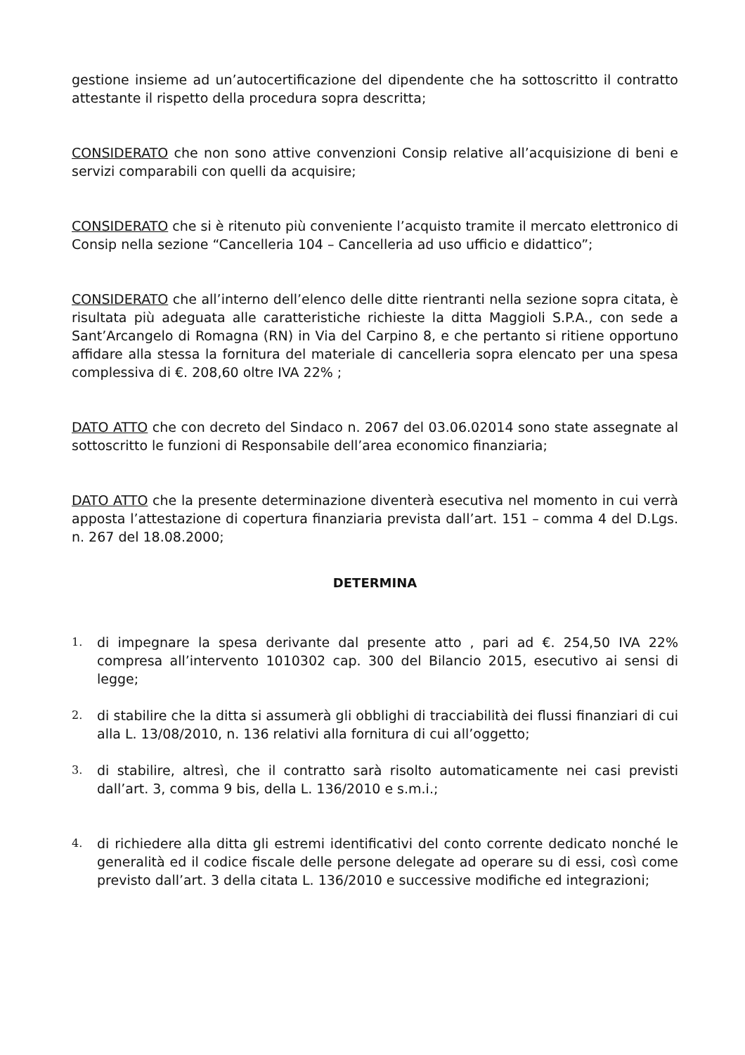gestione insieme ad un’autocertificazione del dipendente che ha sottoscritto il contratto attestante il rispetto della procedura sopra descritta;
CONSIDERATO che non sono attive convenzioni Consip relative all’acquisizione di beni e servizi comparabili con quelli da acquisire;
CONSIDERATO che si è ritenuto più conveniente l’acquisto tramite il mercato elettronico di Consip nella sezione “Cancelleria 104 – Cancelleria ad uso ufficio e didattico”;
CONSIDERATO che all’interno dell’elenco delle ditte rientranti nella sezione sopra citata, è risultata più adeguata alle caratteristiche richieste la ditta Maggioli S.P.A., con sede a Sant’Arcangelo di Romagna (RN) in Via del Carpino 8, e che pertanto si ritiene opportuno affidare alla stessa la fornitura del materiale di cancelleria sopra elencato per una spesa complessiva di €. 208,60 oltre IVA 22% ;
DATO ATTO che con decreto del Sindaco n. 2067 del 03.06.02014 sono state assegnate al sottoscritto le funzioni di Responsabile dell’area economico finanziaria;
DATO ATTO che la presente determinazione diventerà esecutiva nel momento in cui verrà apposta l’attestazione di copertura finanziaria prevista dall’art. 151 – comma 4 del D.Lgs. n. 267 del 18.08.2000;
DETERMINA
1. di impegnare la spesa derivante dal presente atto , pari ad €. 254,50 IVA 22% compresa all’intervento 1010302 cap. 300 del Bilancio 2015, esecutivo ai sensi di legge;
2. di stabilire che la ditta si assumerà gli obblighi di tracciabilità dei flussi finanziari di cui alla L. 13/08/2010, n. 136 relativi alla fornitura di cui all’oggetto;
3. di stabilire, altresì, che il contratto sarà risolto automaticamente nei casi previsti dall’art. 3, comma 9 bis, della L. 136/2010 e s.m.i.;
4. di richiedere alla ditta gli estremi identificativi del conto corrente dedicato nonché le generalità ed il codice fiscale delle persone delegate ad operare su di essi, così come previsto dall’art. 3 della citata L. 136/2010 e successive modifiche ed integrazioni;